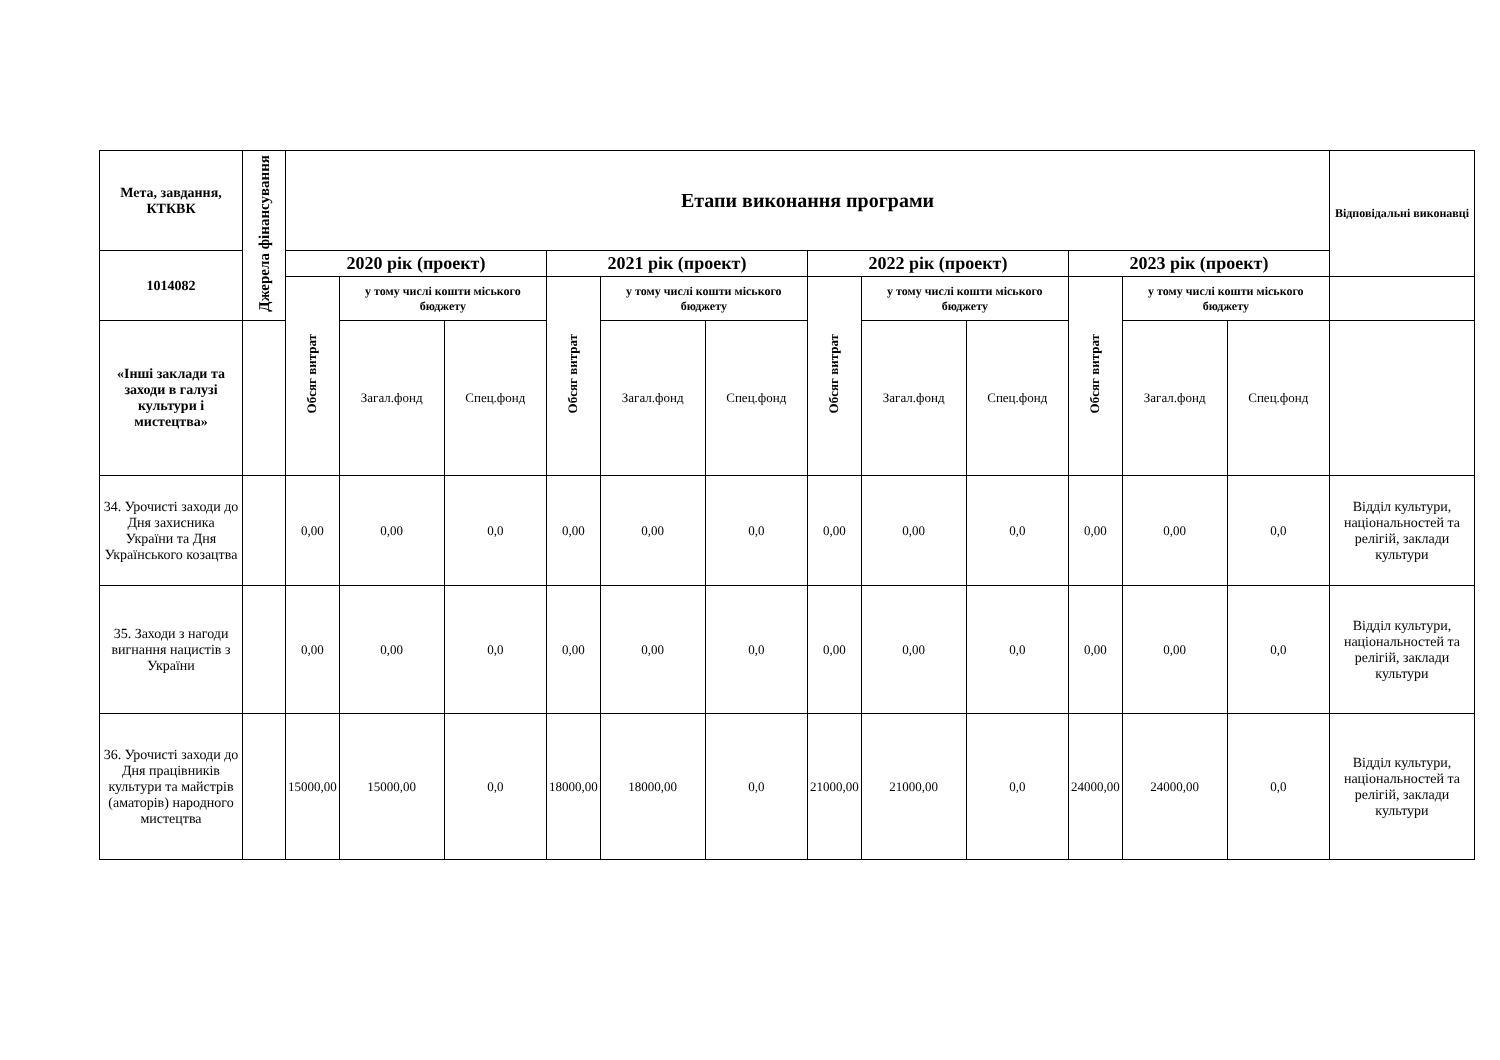| Мета, завдання, КТКВК | Джерела фінансування | Етапи виконання програми | | | | | | | | | | | | Відповідальні виконавці |
| --- | --- | --- | --- | --- | --- | --- | --- | --- | --- | --- | --- | --- | --- | --- |
| 1014082 | | 2020 рік (проект) | | | 2021 рік (проект) | | | 2022 рік (проект) | | | 2023 рік (проект) | | | |
| | | Обсяг витрат | у тому числі кошти міського бюджету | | Обсяг витрат | у тому числі кошти міського бюджету | | Обсяг витрат | у тому числі кошти міського бюджету | | Обсяг витрат | у тому числі кошти міського бюджету | | |
| «Інші заклади та заходи в галузі культури і мистецтва» | | | Загал.фонд | Спец.фонд | | Загал.фонд | Спец.фонд | | Загал.фонд | Спец.фонд | | Загал.фонд | Спец.фонд | |
| 34. Урочисті заходи до Дня захисника України та Дня Українського козацтва | | 0,00 | 0,00 | 0,0 | 0,00 | 0,00 | 0,0 | 0,00 | 0,00 | 0,0 | 0,00 | 0,00 | 0,0 | Відділ культури, національностей та релігій, заклади культури |
| 35. Заходи з нагоди вигнання нацистів з України | | 0,00 | 0,00 | 0,0 | 0,00 | 0,00 | 0,0 | 0,00 | 0,00 | 0,0 | 0,00 | 0,00 | 0,0 | Відділ культури, національностей та релігій, заклади культури |
| 36. Урочисті заходи до Дня працівників культури та майстрів (аматорів) народного мистецтва | | 15000,00 | 15000,00 | 0,0 | 18000,00 | 18000,00 | 0,0 | 21000,00 | 21000,00 | 0,0 | 24000,00 | 24000,00 | 0,0 | Відділ культури, національностей та релігій, заклади культури |